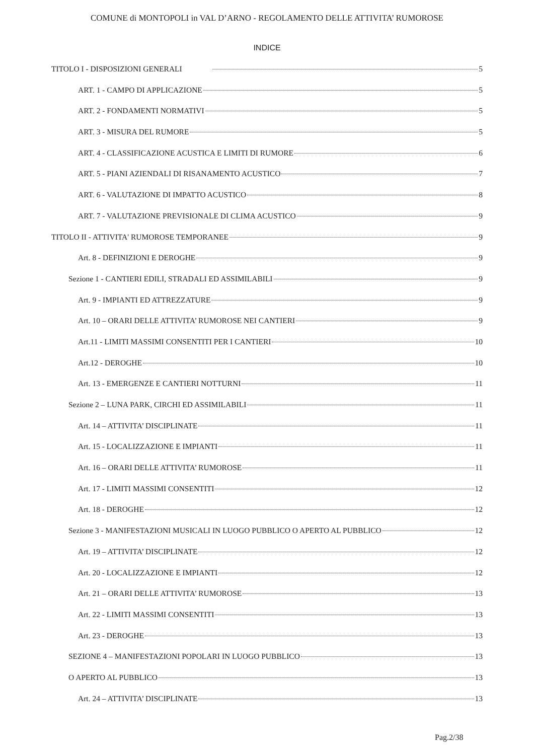COMUNE di MONTOPOLI in VAL D’ARNO - REGOLAMENTO DELLE ATTIVITA’ RUMOROSE
INDICE
TITOLO I - DISPOSIZIONI GENERALI 5
ART. 1 - CAMPO DI APPLICAZIONE 5
ART. 2 - FONDAMENTI NORMATIVI 5
ART. 3 - MISURA DEL RUMORE 5
ART. 4 - CLASSIFICAZIONE ACUSTICA E LIMITI DI RUMORE 6
ART. 5 - PIANI AZIENDALI DI RISANAMENTO ACUSTICO 7
ART. 6 - VALUTAZIONE DI IMPATTO ACUSTICO 8
ART. 7 - VALUTAZIONE PREVISIONALE DI CLIMA ACUSTICO 9
TITOLO II - ATTIVITA' RUMOROSE TEMPORANEE 9
Art. 8 - DEFINIZIONI E DEROGHE 9
Sezione 1 - CANTIERI EDILI, STRADALI ED ASSIMILABILI 9
Art. 9 - IMPIANTI ED ATTREZZATURE 9
Art. 10 – ORARI DELLE ATTIVITA’ RUMOROSE NEI CANTIERI 9
Art.11 - LIMITI MASSIMI CONSENTITI PER I CANTIERI 10
Art.12 - DEROGHE 10
Art. 13 - EMERGENZE E CANTIERI NOTTURNI 11
Sezione 2 – LUNA PARK, CIRCHI ED ASSIMILABILI 11
Art. 14 – ATTIVITA’ DISCIPLINATE 11
Art. 15 - LOCALIZZAZIONE E IMPIANTI 11
Art. 16 – ORARI DELLE ATTIVITA’ RUMOROSE 11
Art. 17 - LIMITI MASSIMI CONSENTITI 12
Art. 18 - DEROGHE 12
Sezione 3 - MANIFESTAZIONI MUSICALI IN LUOGO PUBBLICO O APERTO AL PUBBLICO 12
Art. 19 – ATTIVITA’ DISCIPLINATE 12
Art. 20 - LOCALIZZAZIONE E IMPIANTI 12
Art. 21 – ORARI DELLE ATTIVITA’ RUMOROSE 13
Art. 22 - LIMITI MASSIMI CONSENTITI 13
Art. 23 - DEROGHE 13
SEZIONE 4 – MANIFESTAZIONI POPOLARI IN LUOGO PUBBLICO 13
O APERTO AL PUBBLICO 13
Art. 24 – ATTIVITA’ DISCIPLINATE 13
Pag.2/38